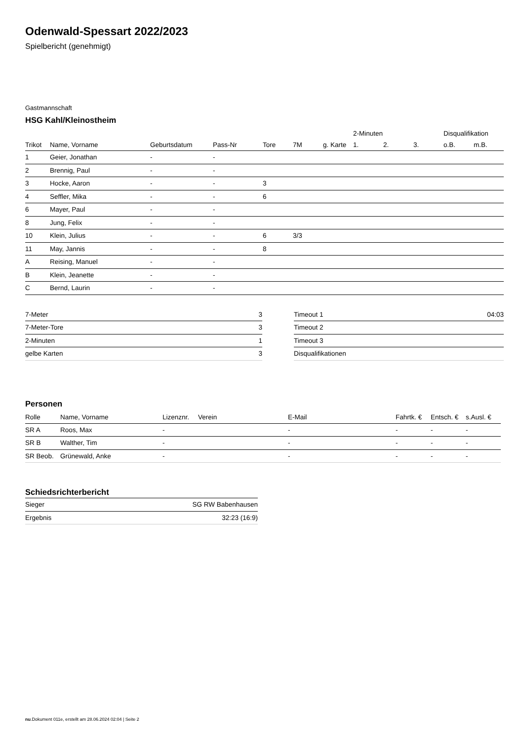Odenwald-Spessart 2022/2023
Spielbericht (genehmigt)
Gastmannschaft
HSG Kahl/Kleinostheim
| | | | | | | | 2-Minuten | | | Disqualifikation | |
| --- | --- | --- | --- | --- | --- | --- | --- | --- | --- | --- | --- |
| Trikot | Name, Vorname | Geburtsdatum | Pass-Nr | Tore | 7M | g. Karte | 1. | 2. | 3. | o.B. | m.B. |
| 1 | Geier, Jonathan | - | - | | | | | | | | |
| 2 | Brennig, Paul | - | - | | | | | | | | |
| 3 | Hocke, Aaron | - | - | 3 | | | | | | | |
| 4 | Seffler, Mika | - | - | 6 | | | | | | | |
| 6 | Mayer, Paul | - | - | | | | | | | | |
| 8 | Jung, Felix | - | - | | | | | | | | |
| 10 | Klein, Julius | - | - | 6 | 3/3 | | | | | | |
| 11 | May, Jannis | - | - | 8 | | | | | | | |
| A | Reising, Manuel | - | - | | | | | | | | |
| B | Klein, Jeanette | - | - | | | | | | | | |
| C | Bernd, Laurin | - | - | | | | | | | | |
| 7-Meter | 3 |
| 7-Meter-Tore | 3 |
| 2-Minuten | 1 |
| gelbe Karten | 3 |
| Timeout 1 | 04:03 |
| Timeout 2 | |
| Timeout 3 | |
| Disqualifikationen | |
Personen
| Rolle | Name, Vorname | Lizenznr. | Verein | E-Mail | Fahrtk. € | Entsch. € | s.Ausl. € |
| --- | --- | --- | --- | --- | --- | --- | --- |
| SR A | Roos, Max | - | | - | - | - | - |
| SR B | Walther, Tim | - | | - | - | - | - |
| SR Beob. | Grünewald, Anke | - | | - | - | - | - |
Schiedsrichterbericht
| Sieger | SG RW Babenhausen |
| Ergebnis | 32:23 (16:9) |
nu.Dokument 011e, erstellt am 28.06.2024 02:04 | Seite 2